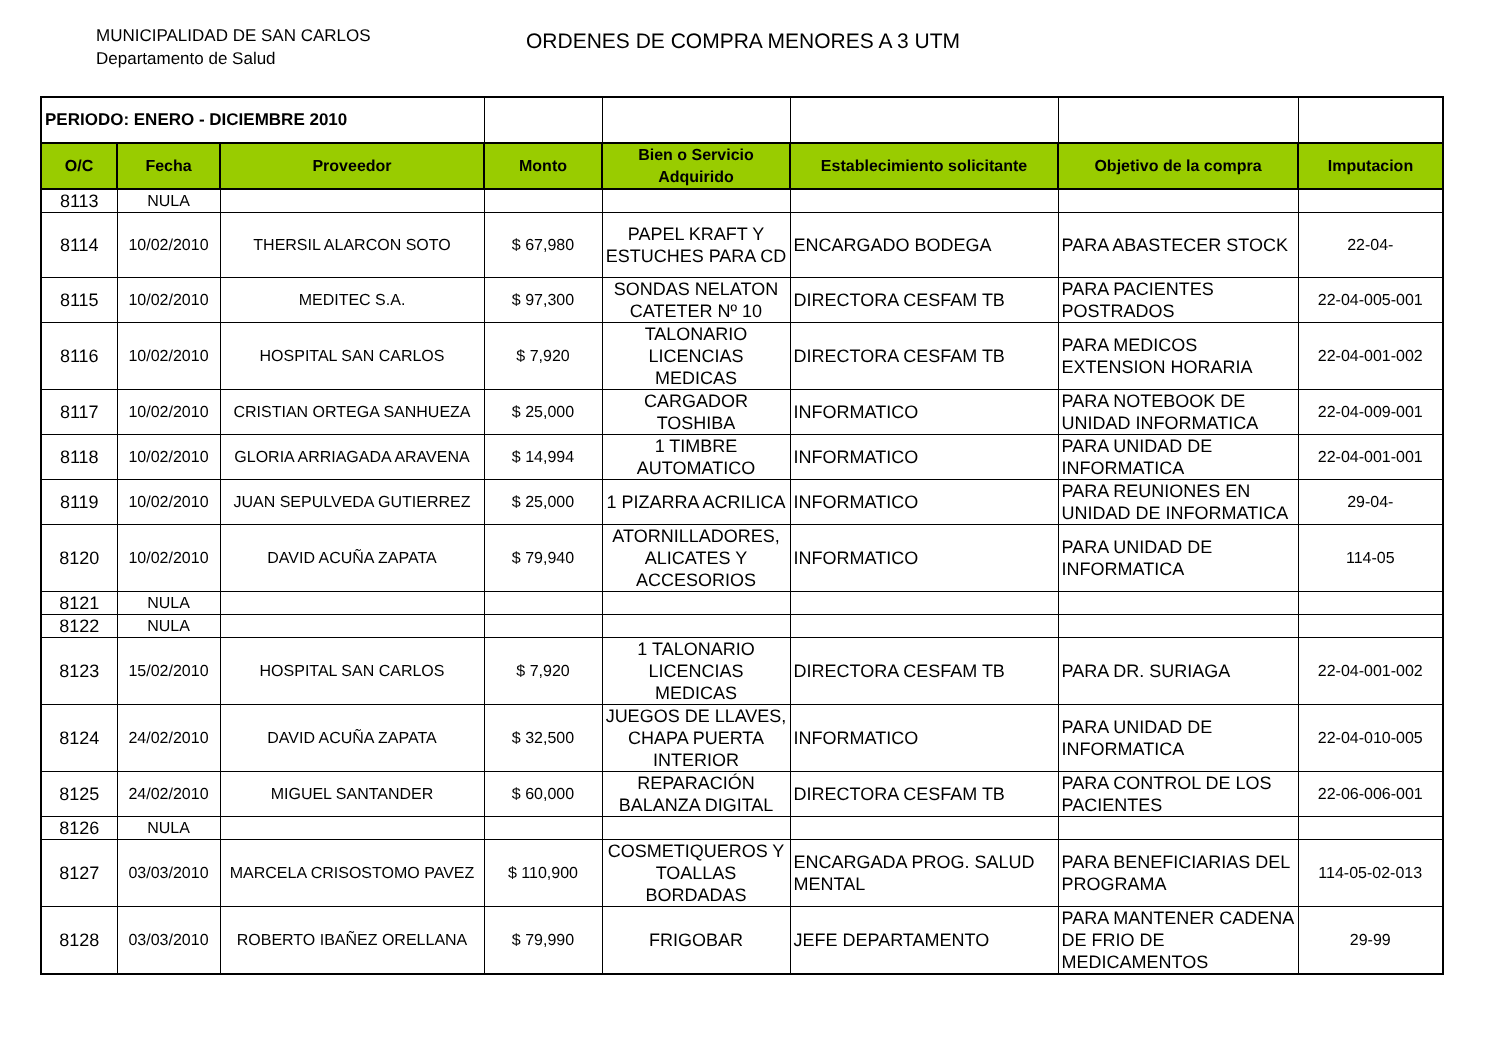MUNICIPALIDAD DE SAN CARLOS
Departamento de Salud
ORDENES DE COMPRA MENORES A 3 UTM
| PERIODO: ENERO - DICIEMBRE 2010 | | | | | | | |
| O/C | Fecha | Proveedor | Monto | Bien o Servicio Adquirido | Establecimiento solicitante | Objetivo de la compra | Imputacion |
| 8113 | NULA | | | | | | |
| 8114 | 10/02/2010 | THERSIL ALARCON SOTO | $ 67,980 | PAPEL KRAFT Y ESTUCHES PARA CD | ENCARGADO BODEGA | PARA ABASTECER STOCK | 22-04- |
| 8115 | 10/02/2010 | MEDITEC S.A. | $ 97,300 | SONDAS NELATON CATETER Nº 10 | DIRECTORA CESFAM TB | PARA PACIENTES POSTRADOS | 22-04-005-001 |
| 8116 | 10/02/2010 | HOSPITAL SAN CARLOS | $ 7,920 | TALONARIO LICENCIAS MEDICAS | DIRECTORA CESFAM TB | PARA MEDICOS EXTENSION HORARIA | 22-04-001-002 |
| 8117 | 10/02/2010 | CRISTIAN ORTEGA SANHUEZA | $ 25,000 | CARGADOR TOSHIBA | INFORMATICO | PARA NOTEBOOK DE UNIDAD INFORMATICA | 22-04-009-001 |
| 8118 | 10/02/2010 | GLORIA ARRIAGADA ARAVENA | $ 14,994 | 1 TIMBRE AUTOMATICO | INFORMATICO | PARA UNIDAD DE INFORMATICA | 22-04-001-001 |
| 8119 | 10/02/2010 | JUAN SEPULVEDA GUTIERREZ | $ 25,000 | 1 PIZARRA ACRILICA | INFORMATICO | PARA REUNIONES EN UNIDAD DE INFORMATICA | 29-04- |
| 8120 | 10/02/2010 | DAVID ACUÑA ZAPATA | $ 79,940 | ATORNILLADORES, ALICATES Y ACCESORIOS | INFORMATICO | PARA UNIDAD DE INFORMATICA | 114-05 |
| 8121 | NULA | | | | | | |
| 8122 | NULA | | | | | | |
| 8123 | 15/02/2010 | HOSPITAL SAN CARLOS | $ 7,920 | 1 TALONARIO LICENCIAS MEDICAS | DIRECTORA CESFAM TB | PARA DR. SURIAGA | 22-04-001-002 |
| 8124 | 24/02/2010 | DAVID ACUÑA ZAPATA | $ 32,500 | JUEGOS DE LLAVES, CHAPA PUERTA INTERIOR | INFORMATICO | PARA UNIDAD DE INFORMATICA | 22-04-010-005 |
| 8125 | 24/02/2010 | MIGUEL SANTANDER | $ 60,000 | REPARACIÓN BALANZA DIGITAL | DIRECTORA CESFAM TB | PARA CONTROL DE LOS PACIENTES | 22-06-006-001 |
| 8126 | NULA | | | | | | |
| 8127 | 03/03/2010 | MARCELA CRISOSTOMO PAVEZ | $ 110,900 | COSMETIQUEROS Y TOALLAS BORDADAS | ENCARGADA PROG. SALUD MENTAL | PARA BENEFICIARIAS DEL PROGRAMA | 114-05-02-013 |
| 8128 | 03/03/2010 | ROBERTO IBAÑEZ ORELLANA | $ 79,990 | FRIGOBAR | JEFE DEPARTAMENTO | PARA MANTENER CADENA DE FRIO DE MEDICAMENTOS | 29-99 |